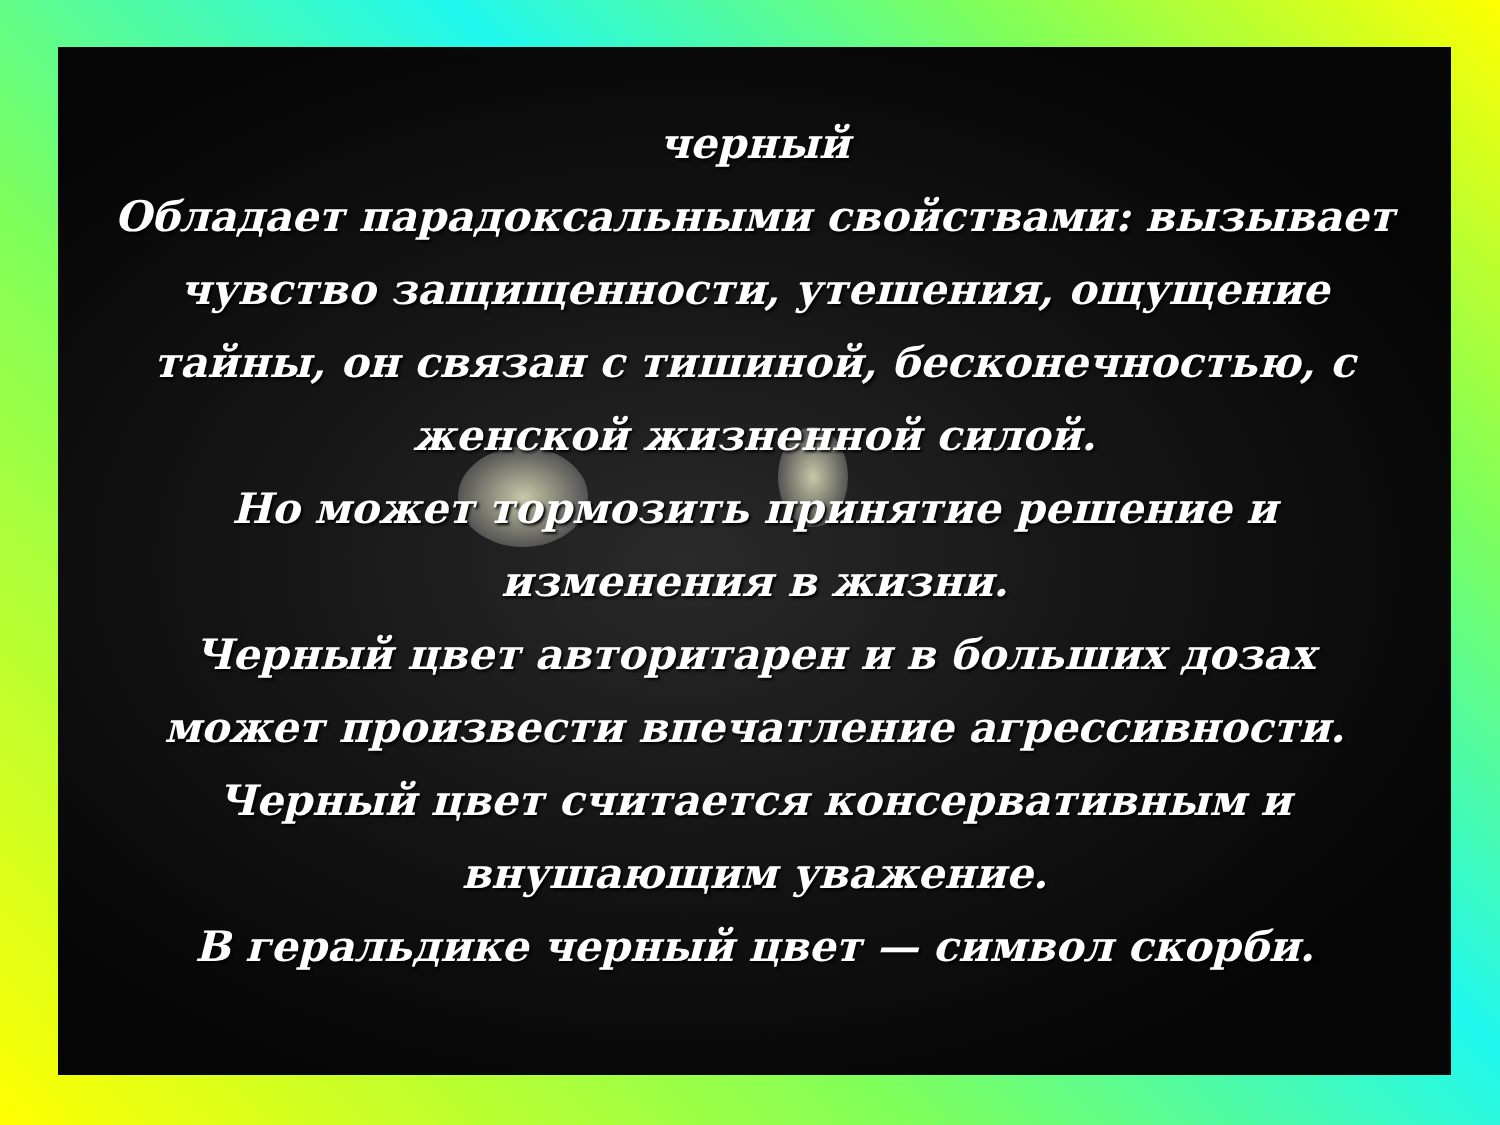черный
Обладает парадоксальными свойствами: вызывает
чувство защищенности, утешения, ощущение
тайны, он связан с тишиной, бесконечностью, с
женской жизненной силой.
Но может тормозить принятие решение и
изменения в жизни.
Черный цвет авторитарен и в больших дозах
может произвести впечатление агрессивности.
Черный цвет считается консервативным и
внушающим уважение.
В геральдике черный цвет — символ скорби.